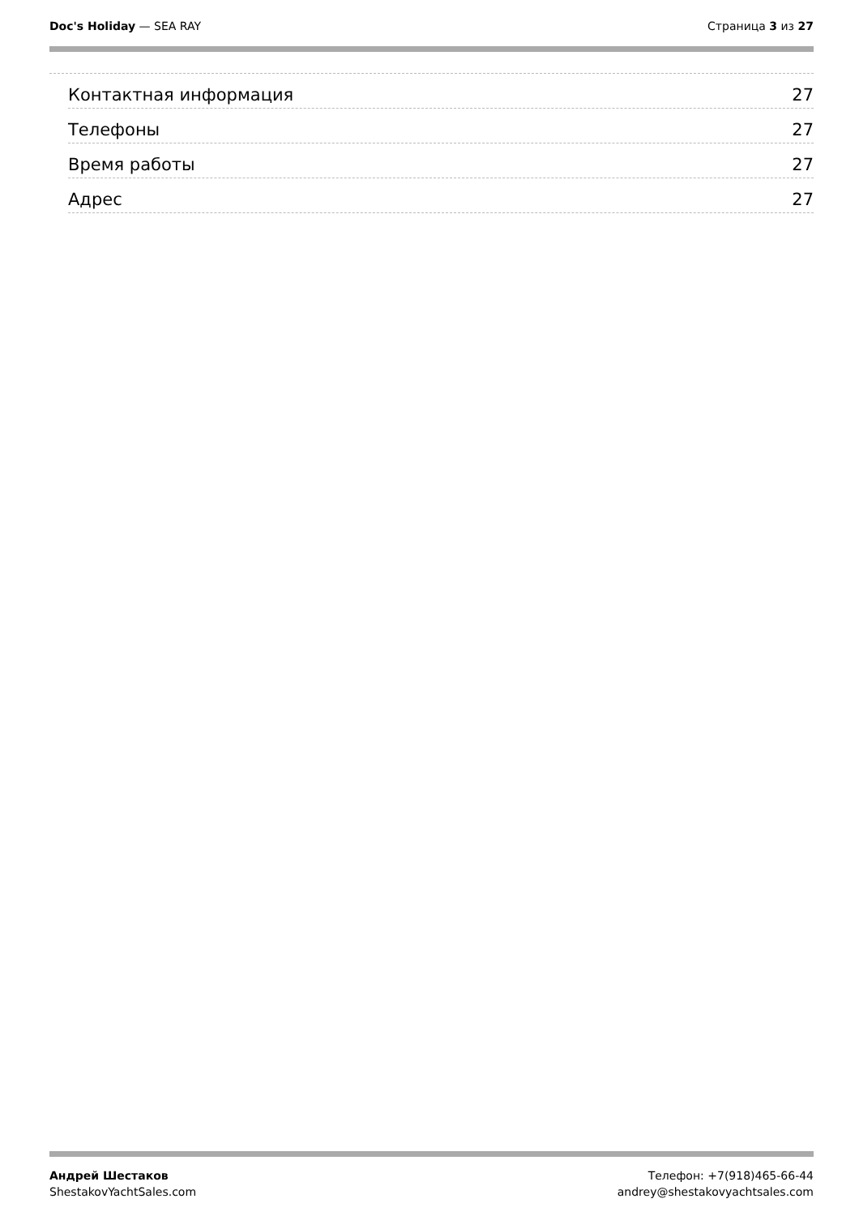Doc's Holiday — SEA RAY Страница 3 из 27
Контактная информация 27
Телефоны 27
Время работы 27
Адрес 27
Андрей Шестаков
ShestakovYachtSales.com
Телефон: +7(918)465-66-44
andrey@shestakovyachtsales.com